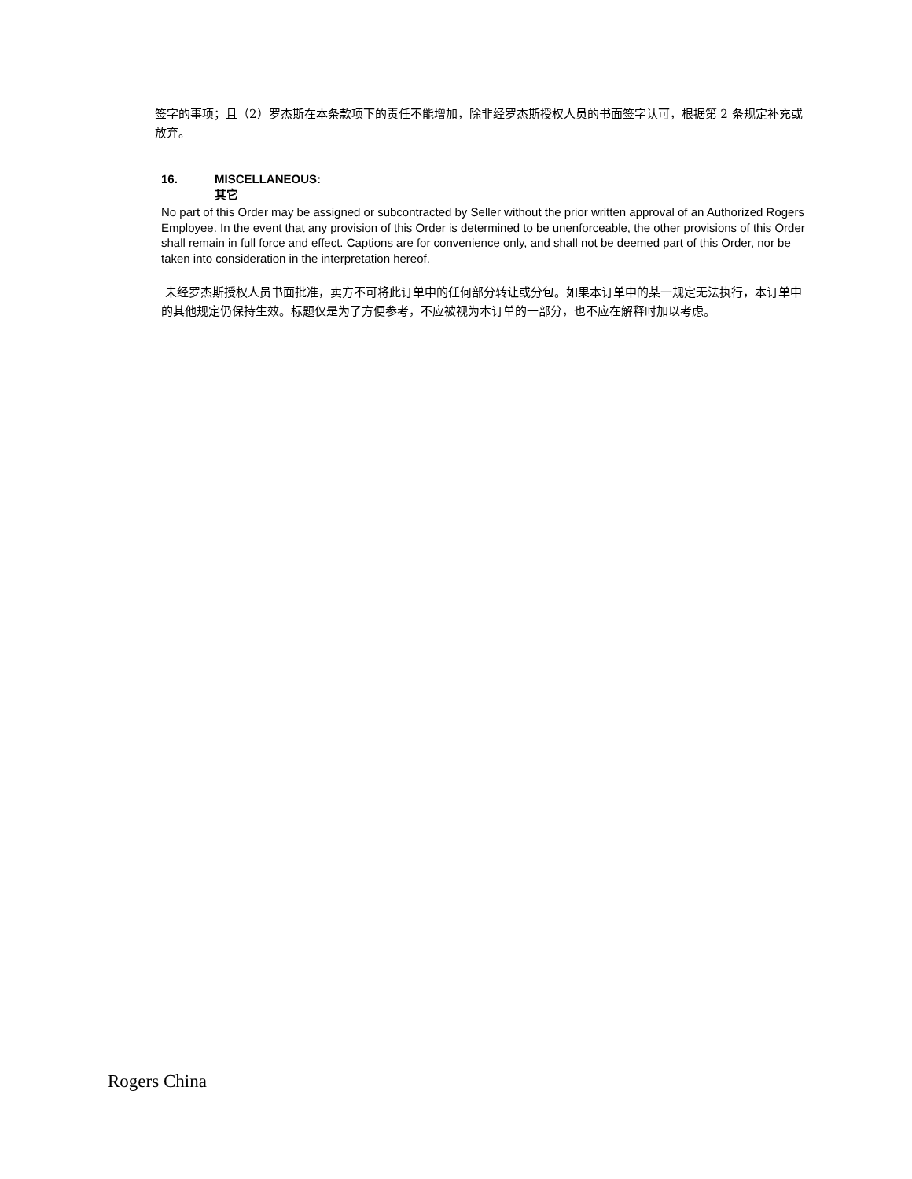签字的事项；且（2）罗杰斯在本条款项下的责任不能增加，除非经罗杰斯授权人员的书面签字认可，根据第 2 条规定补充或放弃。
16. MISCELLANEOUS:
其它
No part of this Order may be assigned or subcontracted by Seller without the prior written approval of an Authorized Rogers Employee. In the event that any provision of this Order is determined to be unenforceable, the other provisions of this Order shall remain in full force and effect. Captions are for convenience only, and shall not be deemed part of this Order, nor be taken into consideration in the interpretation hereof.
未经罗杰斯授权人员书面批准，卖方不可将此订单中的任何部分转让或分包。如果本订单中的某一规定无法执行，本订单中的其他规定仍保持生效。标题仅是为了方便参考，不应被视为本订单的一部分，也不应在解释时加以考虑。
Rogers China